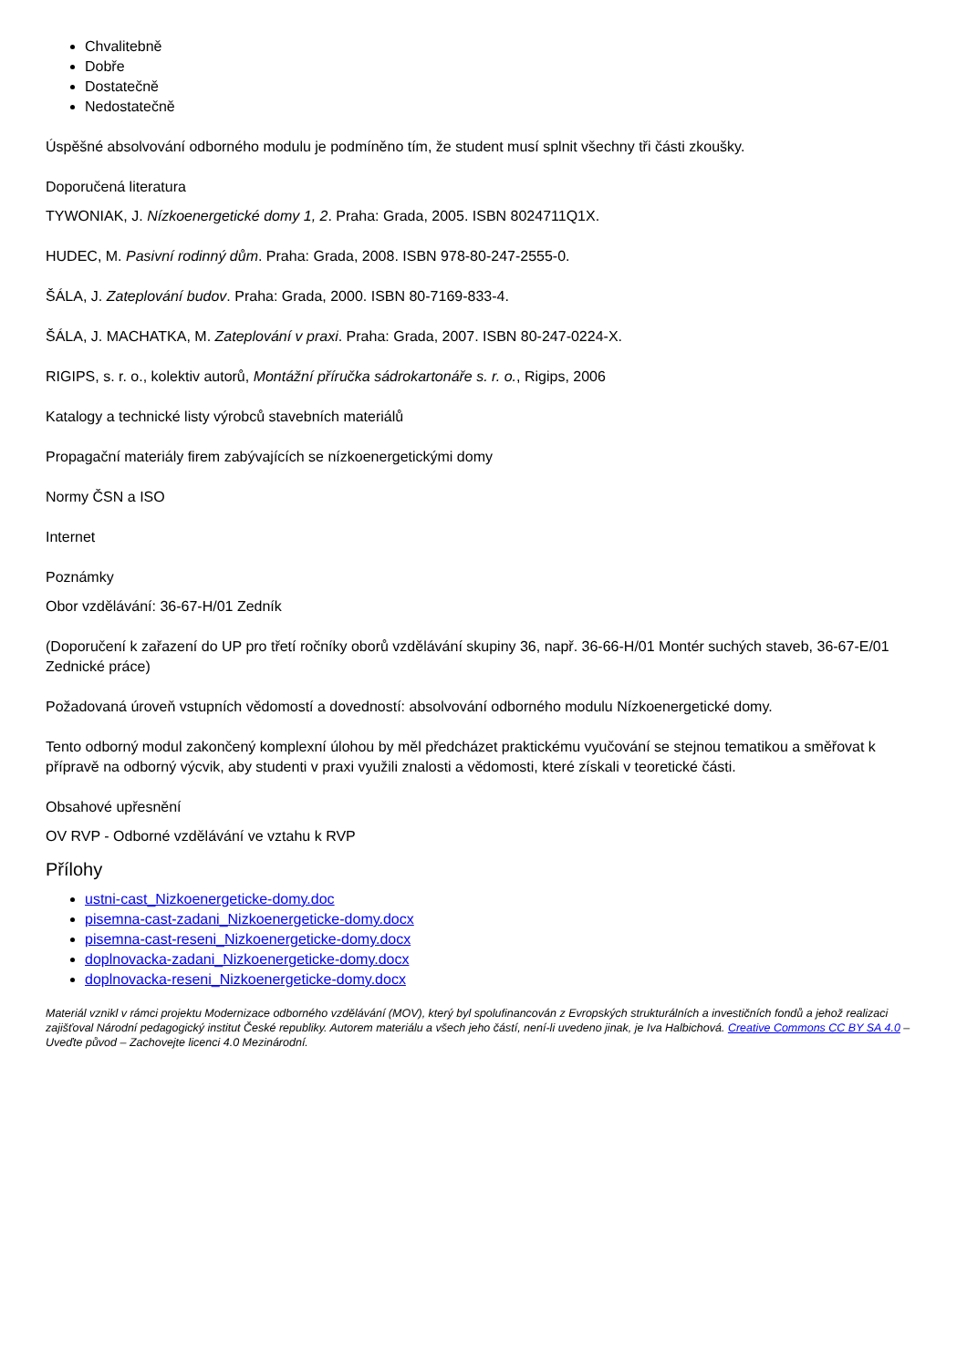Chvalitebně
Dobře
Dostatečně
Nedostatečně
Úspěšné absolvování odborného modulu je podmíněno tím, že student musí splnit všechny tři části zkoušky.
Doporučená literatura
TYWONIAK, J. Nízkoenergetické domy 1, 2. Praha: Grada, 2005. ISBN 8024711Q1X.
HUDEC, M. Pasivní rodinný dům. Praha: Grada, 2008. ISBN 978-80-247-2555-0.
ŠÁLA, J. Zateplování budov. Praha: Grada, 2000. ISBN 80-7169-833-4.
ŠÁLA, J. MACHATKA, M. Zateplování v praxi. Praha: Grada, 2007. ISBN 80-247-0224-X.
RIGIPS, s. r. o., kolektiv autorů, Montážní příručka sádrokartonáře s. r. o., Rigips, 2006
Katalogy a technické listy výrobců stavebních materiálů
Propagační materiály firem zabývajících se nízkoenergetickými domy
Normy ČSN a ISO
Internet
Poznámky
Obor vzdělávání: 36-67-H/01 Zedník
(Doporučení k zařazení do UP pro třetí ročníky oborů vzdělávání skupiny 36, např. 36-66-H/01 Montér suchých staveb, 36-67-E/01 Zednické práce)
Požadovaná úroveň vstupních vědomostí a dovedností: absolvování odborného modulu Nízkoenergetické domy.
Tento odborný modul zakončený komplexní úlohou by měl předcházet praktickému vyučování se stejnou tematikou a směřovat k přípravě na odborný výcvik, aby studenti v praxi využili znalosti a vědomosti, které získali v teoretické části.
Obsahové upřesnění
OV RVP - Odborné vzdělávání ve vztahu k RVP
Přílohy
ustni-cast_Nizkoenergeticke-domy.doc
pisemna-cast-zadani_Nizkoenergeticke-domy.docx
pisemna-cast-reseni_Nizkoenergeticke-domy.docx
doplnovacka-zadani_Nizkoenergeticke-domy.docx
doplnovacka-reseni_Nizkoenergeticke-domy.docx
Materiál vznikl v rámci projektu Modernizace odborného vzdělávání (MOV), který byl spolufinancován z Evropských strukturálních a investičních fondů a jehož realizaci zajišťoval Národní pedagogický institut České republiky. Autorem materiálu a všech jeho částí, není-li uvedeno jinak, je Iva Halbichová. Creative Commons CC BY SA 4.0 – Uveďte původ – Zachovejte licenci 4.0 Mezinárodní.